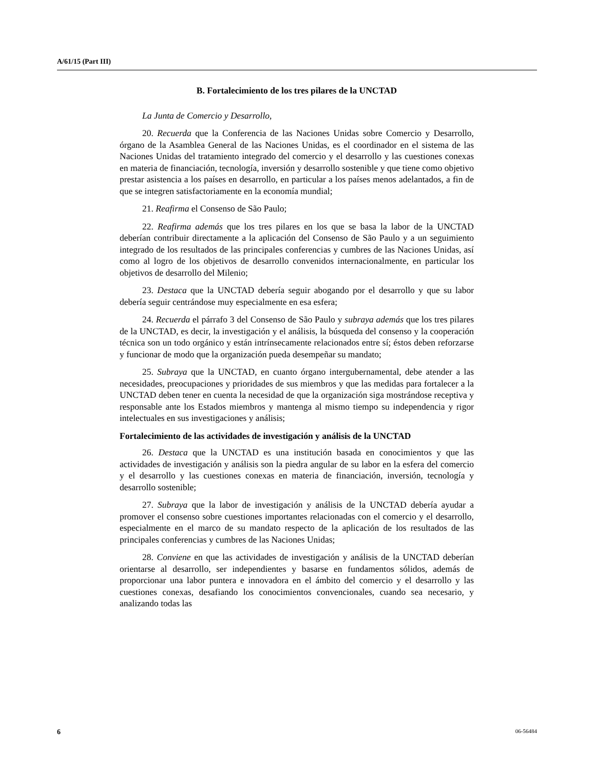A/61/15 (Part III)
B. Fortalecimiento de los tres pilares de la UNCTAD
La Junta de Comercio y Desarrollo,
20. Recuerda que la Conferencia de las Naciones Unidas sobre Comercio y Desarrollo, órgano de la Asamblea General de las Naciones Unidas, es el coordinador en el sistema de las Naciones Unidas del tratamiento integrado del comercio y el desarrollo y las cuestiones conexas en materia de financiación, tecnología, inversión y desarrollo sostenible y que tiene como objetivo prestar asistencia a los países en desarrollo, en particular a los países menos adelantados, a fin de que se integren satisfactoriamente en la economía mundial;
21. Reafirma el Consenso de São Paulo;
22. Reafirma además que los tres pilares en los que se basa la labor de la UNCTAD deberían contribuir directamente a la aplicación del Consenso de São Paulo y a un seguimiento integrado de los resultados de las principales conferencias y cumbres de las Naciones Unidas, así como al logro de los objetivos de desarrollo convenidos internacionalmente, en particular los objetivos de desarrollo del Milenio;
23. Destaca que la UNCTAD debería seguir abogando por el desarrollo y que su labor debería seguir centrándose muy especialmente en esa esfera;
24. Recuerda el párrafo 3 del Consenso de São Paulo y subraya además que los tres pilares de la UNCTAD, es decir, la investigación y el análisis, la búsqueda del consenso y la cooperación técnica son un todo orgánico y están intrínsecamente relacionados entre sí; éstos deben reforzarse y funcionar de modo que la organización pueda desempeñar su mandato;
25. Subraya que la UNCTAD, en cuanto órgano intergubernamental, debe atender a las necesidades, preocupaciones y prioridades de sus miembros y que las medidas para fortalecer a la UNCTAD deben tener en cuenta la necesidad de que la organización siga mostrándose receptiva y responsable ante los Estados miembros y mantenga al mismo tiempo su independencia y rigor intelectuales en sus investigaciones y análisis;
Fortalecimiento de las actividades de investigación y análisis de la UNCTAD
26. Destaca que la UNCTAD es una institución basada en conocimientos y que las actividades de investigación y análisis son la piedra angular de su labor en la esfera del comercio y el desarrollo y las cuestiones conexas en materia de financiación, inversión, tecnología y desarrollo sostenible;
27. Subraya que la labor de investigación y análisis de la UNCTAD debería ayudar a promover el consenso sobre cuestiones importantes relacionadas con el comercio y el desarrollo, especialmente en el marco de su mandato respecto de la aplicación de los resultados de las principales conferencias y cumbres de las Naciones Unidas;
28. Conviene en que las actividades de investigación y análisis de la UNCTAD deberían orientarse al desarrollo, ser independientes y basarse en fundamentos sólidos, además de proporcionar una labor puntera e innovadora en el ámbito del comercio y el desarrollo y las cuestiones conexas, desafiando los conocimientos convencionales, cuando sea necesario, y analizando todas las
6 06-56484